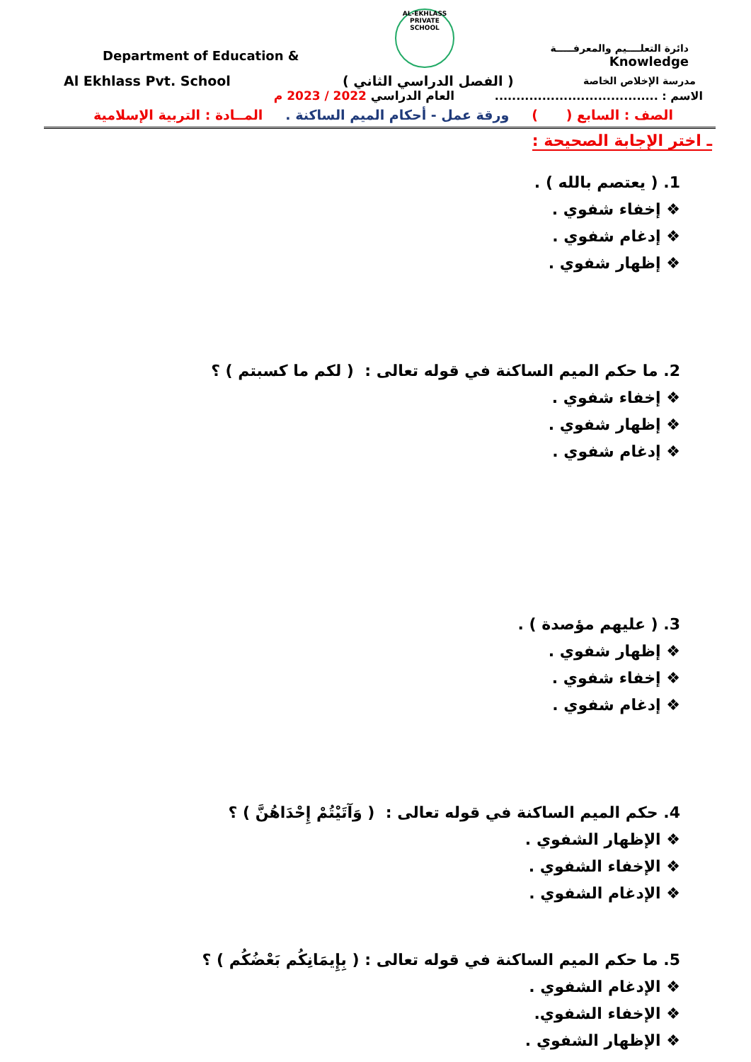Department of Education &
AL-EKHLASS PRIVATE SCHOOL
دائرة التعلــــيم والمعرفـــــة
Knowledge
Al Ekhlass Pvt. School ( الفصل الدراسي الثاني )
مدرسة الإخلاص الخاصة
العام الدراسي 2022 / 2023 م
الاسم : ......................................
الصف : السابع ( ) ورقة عمل - أحكام الميم الساكنة . المــادة : التربية الإسلامية
ـ اختر الإجابة الصحيحة :
1. ( يعتصم بالله ) .
❖ إخفاء شفوي .
❖ إدغام شفوي .
❖ إظهار شفوي .
2. ما حكم الميم الساكنة في قوله تعالى : ( لكم ما كسبتم ) ؟
❖ إخفاء شفوي .
❖ إظهار شفوي .
❖ إدغام شفوي .
3. ( عليهم مؤصدة ) .
❖ إظهار شفوي .
❖ إخفاء شفوي .
❖ إدغام شفوي .
4. حكم الميم الساكنة في قوله تعالى : ( وَآتَيْتُمْ إِحْدَاهُنَّ ) ؟
❖ الإظهار الشفوي .
❖ الإخفاء الشفوي .
❖ الإدغام الشفوي .
5. ما حكم الميم الساكنة في قوله تعالى : ( بِإِيمَانِكُم بَعْضُكُم ) ؟
❖ الإدغام الشفوي .
❖ الإخفاء الشفوي.
❖ الإظهار الشفوي .